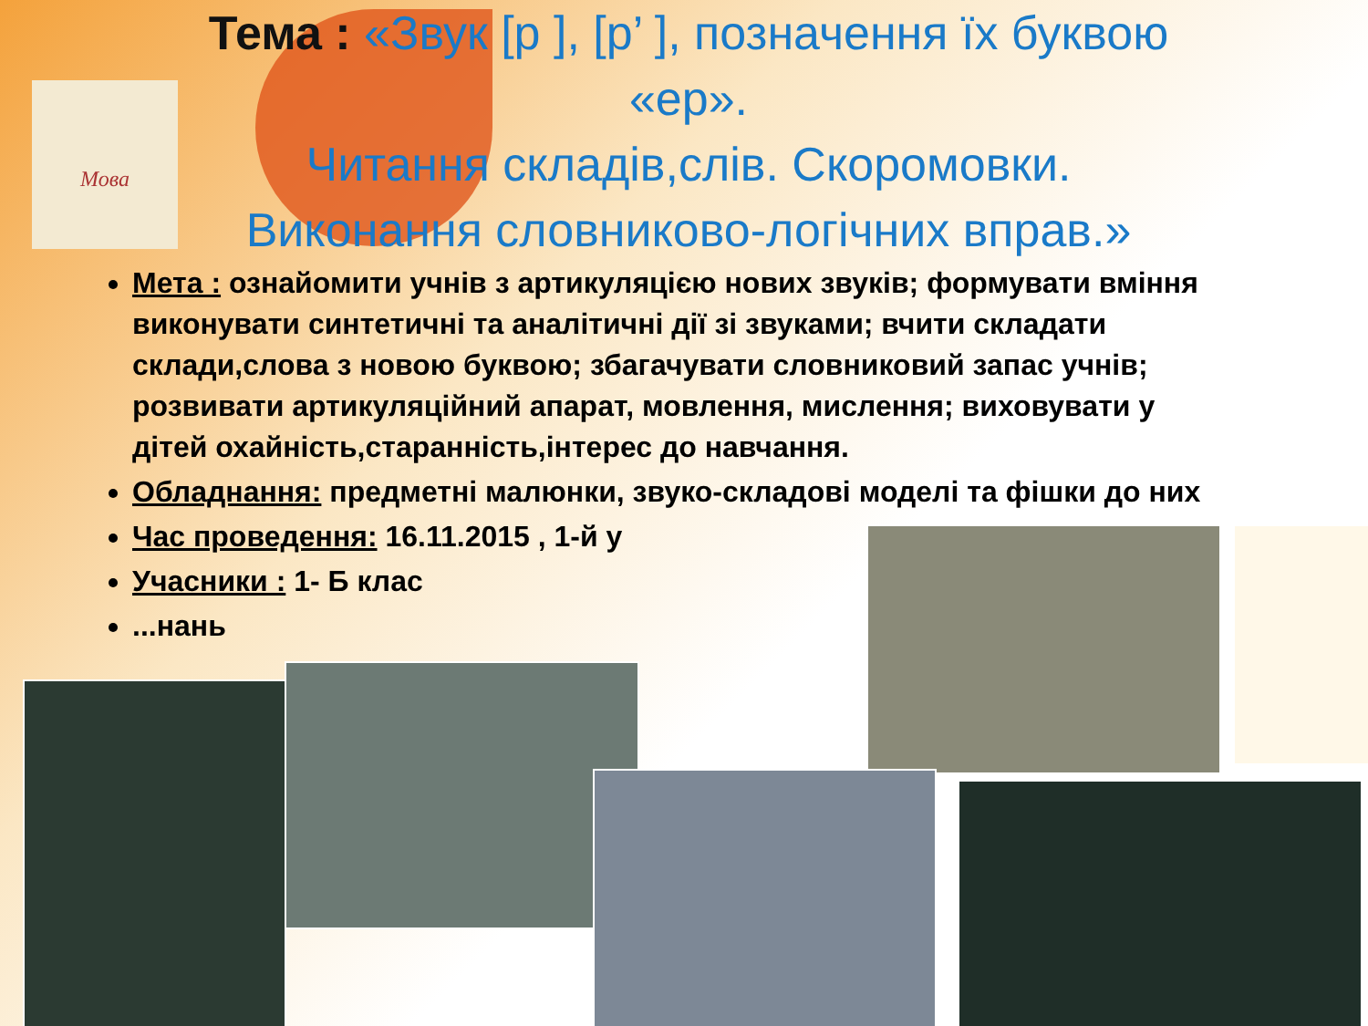Мова
Тема : «Звук [р ], [р’ ], позначення їх буквою «ер».
Читання складів,слів. Скоромовки.
Виконання словниково-логічних вправ.»
Мета : ознайомити учнів з артикуляцією нових звуків; формувати вміння виконувати синтетичні та аналітичні дії зі звуками; вчити складати склади,слова з новою буквою; збагачувати словниковий запас учнів; розвивати артикуляційний апарат, мовлення, мислення; виховувати у дітей охайність,старанність,інтерес до навчання.
Обладнання: предметні малюнки, звуко-складові моделі та фішки до них
Час проведення: 16.11.2015 , 1-й у
Учасники : 1- Б клас
...нань